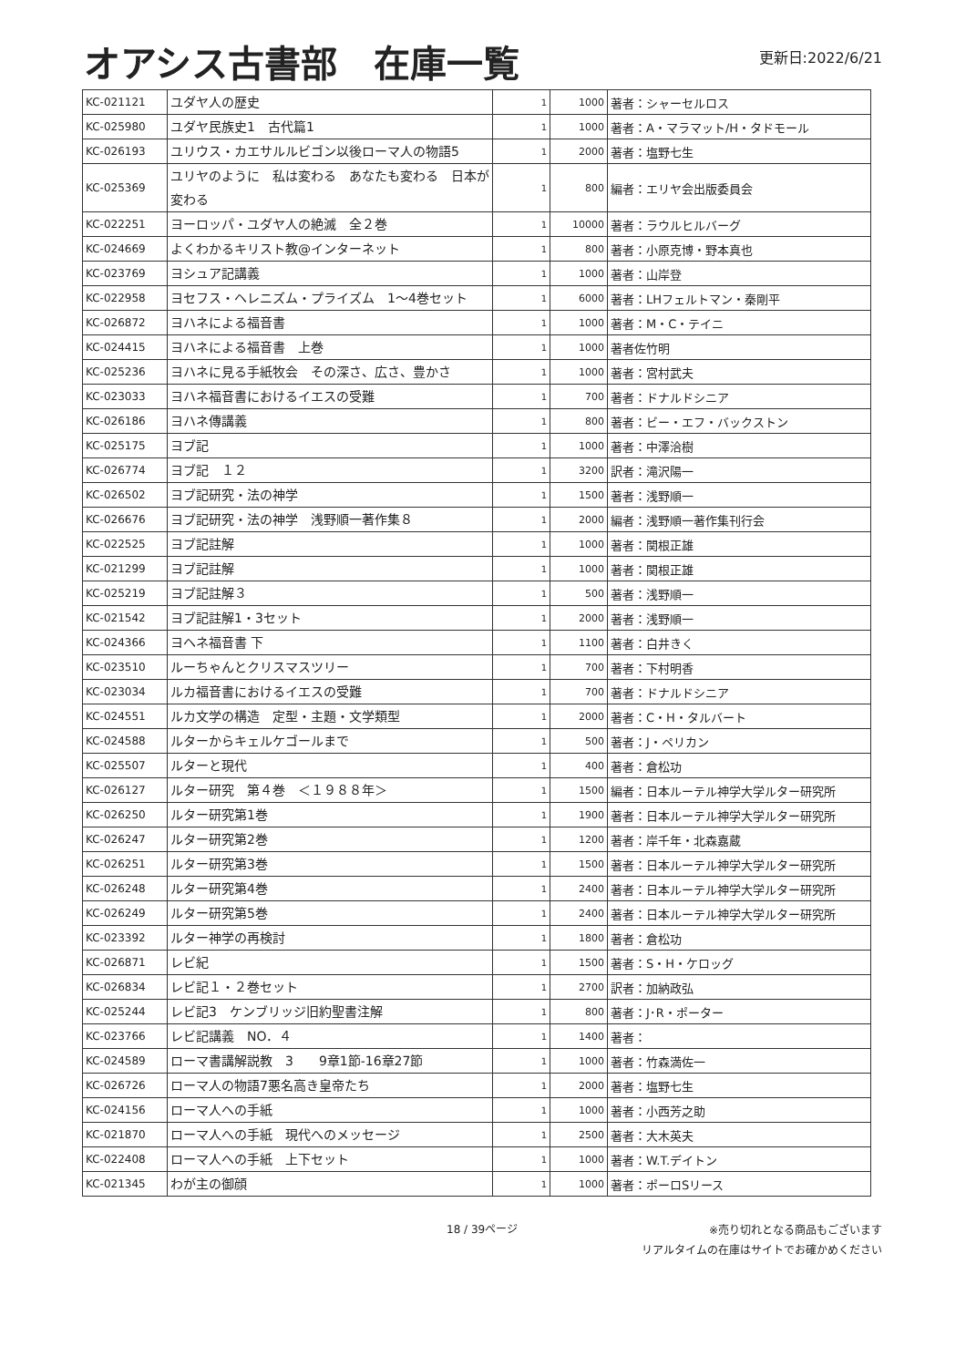オアシス古書部　在庫一覧
更新日:2022/6/21
| KC-021121 | ユダヤ人の歴史 | 1 | 1000 | 著者：シャーセルロス |
| KC-025980 | ユダヤ民族史1 古代篇1 | 1 | 1000 | 著者：A・マラマット/H・タドモール |
| KC-026193 | ユリウス・カエサルルビゴン以後ローマ人の物語5 | 1 | 2000 | 著者：塩野七生 |
| KC-025369 | ユリヤのように 私は変わる あなたも変わる 日本が変わる | 1 | 800 | 編者：エリヤ会出版委員会 |
| KC-022251 | ヨーロッパ・ユダヤ人の絶滅 全２巻 | 1 | 10000 | 著者：ラウルヒルバーグ |
| KC-024669 | よくわかるキリスト教@インターネット | 1 | 800 | 著者：小原克博・野本真也 |
| KC-023769 | ヨシュア記講義 | 1 | 1000 | 著者：山岸登 |
| KC-022958 | ヨセフス・ヘレニズム・プライズム 1〜4巻セット | 1 | 6000 | 著者：LHフェルトマン・秦剛平 |
| KC-026872 | ヨハネによる福音書 | 1 | 1000 | 著者：M・C・テイニ |
| KC-024415 | ヨハネによる福音書 上巻 | 1 | 1000 | 著者佐竹明 |
| KC-025236 | ヨハネに見る手紙牧会 その深さ、広さ、豊かさ | 1 | 1000 | 著者：宮村武夫 |
| KC-023033 | ヨハネ福音書におけるイエスの受難 | 1 | 700 | 著者：ドナルドシニア |
| KC-026186 | ヨハネ傳講義 | 1 | 800 | 著者：ビー・エフ・バックストン |
| KC-025175 | ヨブ記 | 1 | 1000 | 著者：中澤洽樹 |
| KC-026774 | ヨブ記 １２ | 1 | 3200 | 訳者：滝沢陽一 |
| KC-026502 | ヨブ記研究・法の神学 | 1 | 1500 | 著者：浅野順一 |
| KC-026676 | ヨブ記研究・法の神学 浅野順一著作集８ | 1 | 2000 | 編者：浅野順一著作集刊行会 |
| KC-022525 | ヨブ記註解 | 1 | 1000 | 著者：関根正雄 |
| KC-021299 | ヨブ記註解 | 1 | 1000 | 著者：関根正雄 |
| KC-025219 | ヨブ記註解３ | 1 | 500 | 著者：浅野順一 |
| KC-021542 | ヨブ記註解1・3セット | 1 | 2000 | 著者：浅野順一 |
| KC-024366 | ヨヘネ福音書 下 | 1 | 1100 | 著者：白井きく |
| KC-023510 | ルーちゃんとクリスマスツリー | 1 | 700 | 著者：下村明香 |
| KC-023034 | ルカ福音書におけるイエスの受難 | 1 | 700 | 著者：ドナルドシニア |
| KC-024551 | ルカ文学の構造 定型・主題・文学類型 | 1 | 2000 | 著者：C・H・タルバート |
| KC-024588 | ルターからキェルケゴールまで | 1 | 500 | 著者：J・ペリカン |
| KC-025507 | ルターと現代 | 1 | 400 | 著者：倉松功 |
| KC-026127 | ルター研究 第４巻 ＜１９８８年＞ | 1 | 1500 | 編者：日本ルーテル神学大学ルター研究所 |
| KC-026250 | ルター研究第1巻 | 1 | 1900 | 著者：日本ルーテル神学大学ルター研究所 |
| KC-026247 | ルター研究第2巻 | 1 | 1200 | 著者：岸千年・北森嘉蔵 |
| KC-026251 | ルター研究第3巻 | 1 | 1500 | 著者：日本ルーテル神学大学ルター研究所 |
| KC-026248 | ルター研究第4巻 | 1 | 2400 | 著者：日本ルーテル神学大学ルター研究所 |
| KC-026249 | ルター研究第5巻 | 1 | 2400 | 著者：日本ルーテル神学大学ルター研究所 |
| KC-023392 | ルター神学の再検討 | 1 | 1800 | 著者：倉松功 |
| KC-026871 | レビ紀 | 1 | 1500 | 著者：S・H・ケロッグ |
| KC-026834 | レビ記１・２巻セット | 1 | 2700 | 訳者：加納政弘 |
| KC-025244 | レビ記3 ケンブリッジ旧約聖書注解 | 1 | 800 | 著者：J･R・ポーター |
| KC-023766 | レビ記講義 NO．４ | 1 | 1400 | 著者： |
| KC-024589 | ローマ書講解説教 3 9章1節-16章27節 | 1 | 1000 | 著者：竹森満佐一 |
| KC-026726 | ローマ人の物語7悪名高き皇帝たち | 1 | 2000 | 著者：塩野七生 |
| KC-024156 | ローマ人への手紙 | 1 | 1000 | 著者：小西芳之助 |
| KC-021870 | ローマ人への手紙 現代へのメッセージ | 1 | 2500 | 著者：大木英夫 |
| KC-022408 | ローマ人への手紙 上下セット | 1 | 1000 | 著者：W.T.デイトン |
| KC-021345 | わが主の御顔 | 1 | 1000 | 著者：ポーロSリース |
18 / 39ページ
※売り切れとなる商品もございます
リアルタイムの在庫はサイトでお確かめください